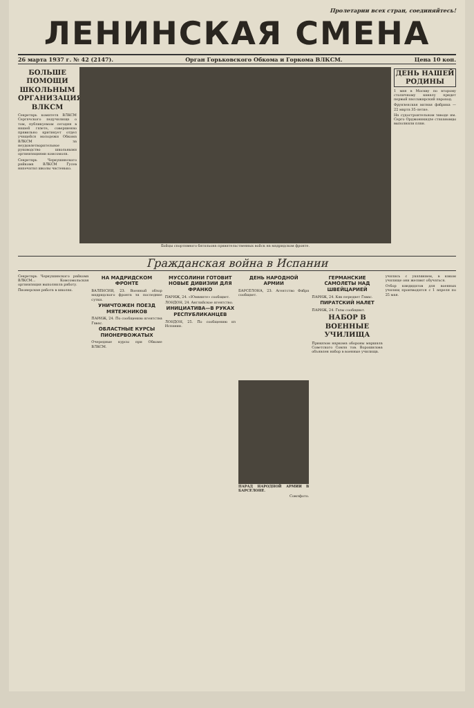Пролетарии всех стран, соединяйтесь!
ЛЕНИНСКАЯ СМЕНА
26 марта 1937 г. № 42 (2147). Орган Горьковского Обкома и Горкома ВЛКСМ. Цена 10 коп.
БОЛЬШЕ ПОМОЩИ ШКОЛЬНЫМ ОРГАНИЗАЦИЯМ ВЛКСМ
Секретарь комитета ВЛКСМ Сергачского педучилища о том, публикуемом сегодня в нашей газете, совершенно правильно критикует отдел учащейся молодежи Обкома ВЛКСМ за неудовлетворительное руководство школьными организациями комсомола.
Секретарь Черкушинского райкома ВЛКСМ Гусев напечатал школы частенько.
Бойцы спортивного батальона правительственных войск на мадридском фронте.
ДЕНЬ НАШЕЙ РОДИНЫ
1 мая в Москву по второму столичному каналу придет первый пассажирский пароход.
Фрунзенская ватная фабрика — 22 марта 35-летие.
На судостроительном заводе им. Серго Орджоникидзе стахановцы выполнили план.
Гражданская война в Испании
Секретарь Черкушинского райкома ВЛКСМ... Комсомольская организация выполнила работу.
Пионерская работа в школах.
НА МАДРИДСКОМ ФРОНТЕ
ВАЛЕНСИЯ, 23. Военный обзор мадридского фронта за последние сутки.
УНИЧТОЖЕН ПОЕЗД МЯТЕЖНИКОВ
ПАРИЖ, 24. По сообщению агентства Гавас.
ОБЛАСТНЫЕ КУРСЫ ПИОНЕРВОЖАТЫХ
Очередные курсы при Обкоме ВЛКСМ.
МУССОЛИНИ ГОТОВИТ НОВЫЕ ДИВИЗИИ ДЛЯ ФРАНКО
ПАРИЖ, 24. «Юманите» сообщает.
ЛОНДОН, 24. Английское агентство.
ИНИЦИАТИВА—В РУКАХ РЕСПУБЛИКАНЦЕВ
ЛОНДОН, 25. По сообщению из Испании.
ДЕНЬ НАРОДНОЙ АРМИИ
БАРСЕЛОНА, 23. Агентство Фабра сообщает.
ПАРАД НАРОДНОЙ АРМИИ В БАРСЕЛОНЕ.
Союзфото.
ГЕРМАНСКИЕ САМОЛЕТЫ НАД ШВЕЙЦАРИЕЙ
ПАРИЖ, 24. Как передает Гавас.
ПИРАТСКИЙ НАЛЕТ
ПАРИЖ, 24. Газы сообщают.
НАБОР В ВОЕННЫЕ УЧИЛИЩА
Приказом наркома обороны маршала Советского Союза тов. Ворошилова объявлен набор в военные училища.
учились с указанием, в каком училище они желают обучаться.
Отбор кандидатов для военных училищ производится с 1 апреля по 25 мая.